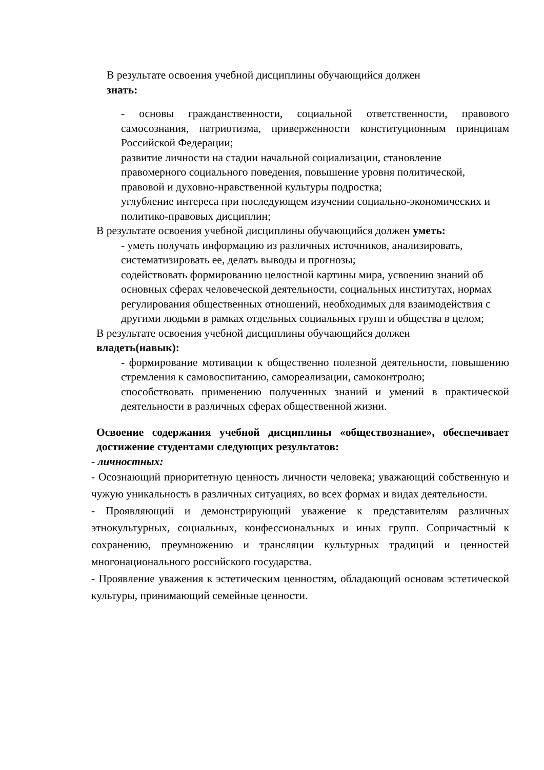В результате освоения учебной дисциплины обучающийся должен
знать:
- основы гражданственности, социальной ответственности, правового самосознания, патриотизма, приверженности конституционным принципам Российской Федерации;
развитие личности на стадии начальной социализации, становление правомерного социального поведения, повышение уровня политической, правовой и духовно-нравственной культуры подростка;
углубление интереса при последующем изучении социально-экономических и политико-правовых дисциплин;
В результате освоения учебной дисциплины обучающийся должен уметь:
- уметь получать информацию из различных источников, анализировать, систематизировать ее, делать выводы и прогнозы;
содействовать формированию целостной картины мира, усвоению знаний об основных сферах человеческой деятельности, социальных институтах, нормах регулирования общественных отношений, необходимых для взаимодействия с другими людьми в рамках отдельных социальных групп и общества в целом;
В результате освоения учебной дисциплины обучающийся должен
владеть(навык):
- формирование мотивации к общественно полезной деятельности, повышению стремления к самовоспитанию, самореализации, самоконтролю;
способствовать применению полученных знаний и умений в практической деятельности в различных сферах общественной жизни.
Освоение содержания учебной дисциплины «обществознание», обеспечивает достижение студентами следующих результатов:
- личностных:
- Осознающий приоритетную ценность личности человека; уважающий собственную и чужую уникальность в различных ситуациях, во всех формах и видах деятельности.
- Проявляющий и демонстрирующий уважение к представителям различных этнокультурных, социальных, конфессиональных и иных групп. Сопричастный к сохранению, преумножению и трансляции культурных традиций и ценностей многонационального российского государства.
- Проявление уважения к эстетическим ценностям, обладающий основам эстетической культуры, принимающий семейные ценности.